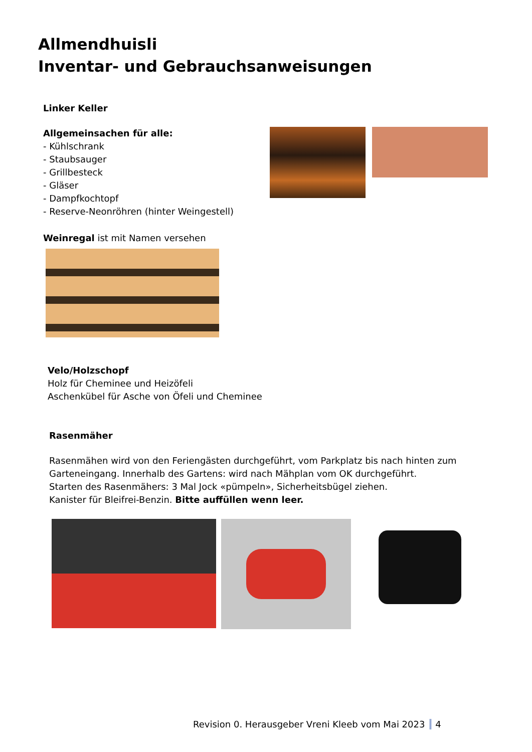Allmendhuisli
Inventar- und Gebrauchsanweisungen
Linker Keller
Allgemeinsachen für alle:
- Kühlschrank
- Staubsauger
- Grillbesteck
- Gläser
- Dampfkochtopf
- Reserve-Neonröhren (hinter Weingestell)
Weinregal ist mit Namen versehen
Velo/Holzschopf
Holz für Cheminee und Heizöfeli
Aschenkübel für Asche von Öfeli und Cheminee
Rasenmäher
Rasenmähen wird von den Feriengästen durchgeführt, vom Parkplatz bis nach hinten zum
Garteneingang. Innerhalb des Gartens: wird nach Mähplan vom OK durchgeführt.
Starten des Rasenmähers: 3 Mal Jock «pümpeln», Sicherheitsbügel ziehen.
Kanister für Bleifrei-Benzin. Bitte auffüllen wenn leer.
Revision 0. Herausgeber Vreni Kleeb vom Mai 2023 4